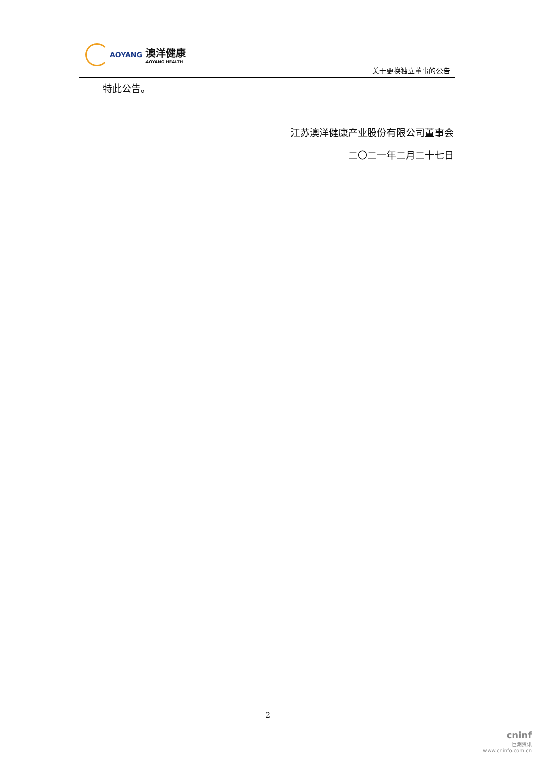AOYANG 澳洋健康
AOYANG HEALTH
关于更换独立董事的公告
特此公告。
江苏澳洋健康产业股份有限公司董事会
二〇二一年二月二十七日
2
cninf
巨潮资讯
www.cninfo.com.cn